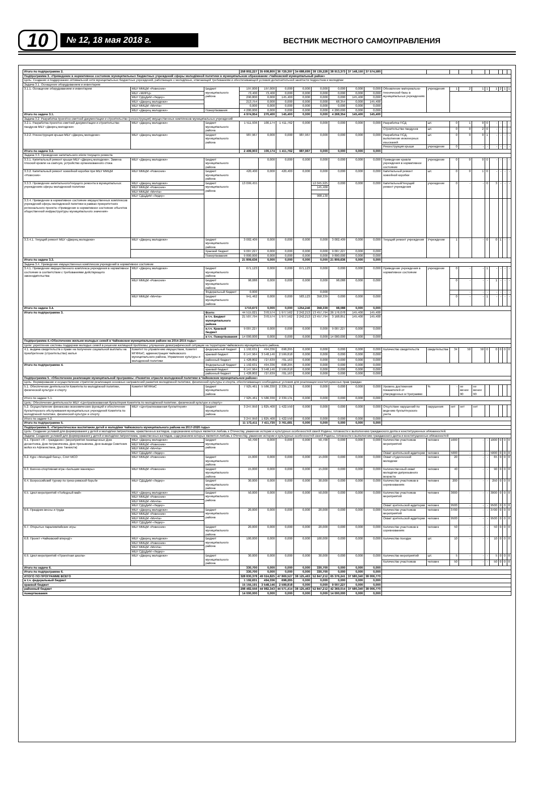10
№ 12, 18 мая 2018 г.
ВЕСТНИК МЕСТНОГО САМОУПРАВЛЕНИЯ
| Итого по подпрограмме 2. | | | 258 802,227 | 35 608,800 | 36 729,397 | 34 688,699 | 38 139,228 | 38 913,373 | 37 148,150 | 37 574,580 | | | | | | | | | | |
| Подпрограмма 3. «Приведение в нормативное состояние муниципальных бюджетных учреждений сферы молодёжной политики в муниципальном образовании «Чайковский муниципальный район» | | | | | | | | | | | | | | | | | | | | |
| Цель: Создание и поддержание оптимальной сети муниципальных бюджетных учреждений, работающих с молодёжью, отвечающей требованиям и обеспечивающей условия дополнительной занятости подростков и молодёжи | | | | | | | | | | | | | | | | | | | | |
| Задача 3.1. Оснащение оборудованием и инвентарем | | | | | | | | | | | | | | | | | | | | |
| 3.1.1. Оснащение оборудованием и инвентарем | МБУ ММЦМ «Ровесник» | Бюджет муниципального района | 197,000 | 197,000 | 0,000 | 0,000 | 0,000 | 0,000 | 0,000 | 0,000 | Обновление материально-технической базы в муниципальных учреждениях | учреждения | 1 | 2 | 1 | 1 | 1 | 2 | 1 | 1 |
| | МБУ «МИРЦ» | | 73,400 | 73,400 | 0,000 | 0,000 | 0,000 | 0,000 | 0,000 | 0,000 | | | | | | | | | | |
| | МБУ СДЦДиМ «Лидер» | | 290,800 | 0,000 | 145,400 | 0,000 | 0,000 | 0,000 | 145,400 | 0,000 | | | | | | | | | | |
| | МБУ «Дворец молодежи» | | 213,754 | 0,000 | 0,000 | 0,000 | 0,000 | 68,354 | 0,000 | 145,400 | | | | | | | | | | |
| | МБУ ММЦМ «Мечта» | | 0,000 | 0,000 | 0,000 | 0,000 | 0,000 | 0,000 | 0,000 | 0,000 | | | | | | | | | | |
| | МБУ «Дворец молодежи» | Пожертвования | 4 200,000 | 0,000 | 0,000 | 0,000 | 0,000 | 4 200,000 | 0,000 | 0,000 | | | | | | | | | | |
| Итого по задаче 3.1. | | | 4 974,954 | 270,400 | 145,400 | 0,000 | 0,000 | 4 268,354 | 145,400 | 145,400 | | | | | | | | | | |
| Задача 3.2. Разработка проектно-сметной документации и строительство (реконструкция) имущественных комплексов муниципальных учреждений | | | | | | | | | | | | | | | | | | | | |
| 3.2.1. Разработка проектно-сметной документации и строительство пандусов МБУ «Дворец молодежи» | МБУ «Дворец молодежи» | Бюджет муниципального района | 1 511,936 | 100,174 | 1 411,762 | 0,000 | 0,000 | 0,000 | 0,000 | 0,000 | Разработка ПСД | шт. | 0 | 1 | 0 | 0 | - | - | - | - |
| | | | | | | | | | | | Строительство пандусов | шт. | 0 | 0 | 2 | 0 | - | - | - | - |
| 3.2.2. Реконструкция крыши МБУ «Дворец молодежи» | МБУ «Дворец молодежи» | Бюджет муниципального района | 987,967 | 0,000 | 0,000 | 987,967 | 0,000 | 0,000 | 0,000 | 0,000 | Разработка ПСД, выполнение инженерных изысканий | шт. | 0 | 0 | 0 | 1 | - | - | - | - |
| | | | | | | | | | | | Реконструкция крыши | учреждение | 0 | - | - | - | - | - | - | - |
| Итого по задаче 3.2. | | | 2 499,903 | 100,174 | 1 411,762 | 987,967 | 0,000 | 0,000 | 0,000 | 0,000 | | | | | | | | | | |
| Задача 3.3. Проведение капитального и/или текущего ремонта | | | | | | | | | | | | | | | | | | | | |
| 3.3.1. Капитальный ремонт крыши МБУ «Дворец молодежи». Замена плоской кровли на скатную, устройство организованного стока | МБУ «Дворец молодежи» | Бюджет муниципального района | | 0,000 | 0,000 | 0,000 | 0,000 | 0,000 | 0,000 | 0,000 | Приведение кровли учреждения в нормативное состояние | учреждение | 0 | 0 | 0 | 0 | - | - | - | - |
| 3.3.2. Капитальный ремонт хоккейной коробки при МБУ ММЦМ «Ровесник» | МБУ ММЦМ «Ровесник» | Бюджет муниципального района | 420,400 | 0,000 | 420,400 | 0,000 | 0,000 | 0,000 | 0,000 | 0,000 | Капитальный ремонт хоккейной коробки | шт. | 0 | 0 | 1 | 0 | - | - | - | - |
| 3.3.3. Проведение капитального/текущего ремонта в муниципальных учреждениях сферы молодежной политики | МБУ «Дворец молодежи» | Бюджет муниципального района | 13 099,455 | | | | 12 045,925 | 0,000 | 0,000 | 0,000 | Капитальный/текущий ремонт учреждения | учреждение | 0 | - | - | 0 | 3 | - | - | - |
| | МБУ ММЦМ «Ровесник» | | | | | | 145,400 | | | | | | | | | | | | | |
| | МБУ ММЦМ «Мечта» | | | | | | | | | | | | | | | | | | | |
| | МБУ СДЦДиМ «Лидер» | | | | | | 908,130 | | | | | | | | | | | | | |
| 3.3.4. Приведение в нормативное состояние имущественных комплексов учреждений сферы молодежной политики в рамках приоритетного регионального проекта «Приведение в нормативное состояние объектов общественной инфраструктуры муниципального значения» | | | | | | | | | | | | | | | | | | | | |
| 3.3.4.1. Текущий ремонт МБУ «Дворец молодежи» | МБУ «Дворец молодежи» | Бюджет муниципального района | 3 002,409 | 0,000 | 0,000 | 0,000 | 0,000 | 3 002,409 | 0,000 | 0,000 | Текущий ремонт учреждения | Учреждение | 1 | - | - | 0 | 0 | 1 | - | - |
| | | Краевой бюджет | 9 007,227 | 0,000 | 0,000 | 0,000 | 0,000 | 9 007,227 | 0,000 | 0,000 | | | | | | | | | | |
| | | Пожертвования | 9 800,000 | 0,000 | 0,000 | 0,000 | 0,000 | 9 800,000 | 0,000 | 0,000 | | | | | | | | | | |
| Итого по задаче 3.3. | | | 21 809,636 | 0,000 | 0,000 | 0,000 | 0,000 | 21 809,636 | 0,000 | 0,000 | | | | | | | | | | |
| Задача 3.4. Приведение имущественных комплексов учреждений в нормативное состояние | | | | | | | | | | | | | | | | | | | | |
| 3.4.1. Приведение имущественного комплекса учреждения в нормативное состояние в соответствии с требованиями действующего законодательства | МБУ «Дворец молодежи» | Бюджет муниципального района | 671,123 | 0,000 | 0,000 | 671,123 | 0,000 | 0,000 | 0,000 | 0,000 | Приведение учреждения в нормативное состояние | учреждение | 0 | - | - | 1 | - | - | - | - |
| | МБУ ММЦМ «Ровесник» | Бюджет муниципального района | 98,088 | 0,000 | 0,000 | 0,000 | 0,000 | 98,088 | 0,000 | 0,000 | | | 0 | - | - | - | 1 | - | - | - |
| | | Федеральный бюджет | 0,000 | | | | 0,000 | | | | | | | - | - | - | - | - | - | - |
| | МБУ ММЦМ «Мечта» | Бюджет муниципального района | 941,462 | 0,000 | 0,000 | 583,123 | 358,339 | 0,000 | 0,000 | 0,000 | | | 0 | - | - | 1 | - | - | - | - |
| Итого по задаче 3.4. | | | 1710,673 | 0,000 | 0,000 | 1254,246 | 358,339 | 98,088 | 0,000 | 0,000 | | | | | | | | | | |
| Итого по подпрограмме 3. | | Всего: | 44 515,021 | 370,574 | 1 977,562 | 2 242,213 | 13 457,794 | 26 176,078 | 145,400 | 145,400 | | | | | | | | | | |
| | | в т.ч. Бюджет муниципального района | 21 507,794 | 370,574 | 1 977,562 | 2 242,213 | 13 457,794 | 3 168,851 | 145,400 | 145,400 | | | | | | | | | | |
| | | в.т.ч. Краевой бюджет | 9 007,227 | 0,000 | 0,000 | 0,000 | 0,000 | 9 007,227 | 0,000 | 0,000 | | | | | | | | | | |
| | | в т.ч. Пожертвования | 14 000,000 | 0,000 | 0,000 | 0,000 | 0,000 | 14 000,000 | 0,000 | 0,000 | | | | | | | | | | |
| Подпрограмма 4.«Обеспечение жильем молодых семей в Чайковском муниципальном районе на 2014-2015 годы» | | | | | | | | | | | | | | | | | | | | |
| Цели: укрепление системы поддержки молодых семей в решении жилищной проблемы; улучшение демографической ситуации на территории Чайковского муниципального района. | | | | | | | | | | | | | | | | | | | | |
| 4.1. выдача свидетельств о праве на получение социальной выплаты на приобретение (строительство) жилья | Комитет по управлению имуществом, Комитет МПФКиС, администрация Чайковского муниципального района, Управление культуры и молодежной политики | федеральный бюджет | 1 192,631 | 494,336 | 698,295 | 0,000 | 0,000 | 0,000 | 0,000 | 0,000 | Количество свидетельств | свидетельства | 34 | 50 | 50 | 0 | 0 | 0 | 0 | 0 |
| | | краевой бюджет | 6 147,964 | 3 548,146 | 2 599,818 | 0,000 | 0,000 | 0,000 | 0,000 | 0,000 | | | | | | | | | | |
| | | районный бюджет | 1 428,802 | 727,639 | 701,163 | 0,000 | 0,000 | 0,000 | 0,000 | 0,000 | | | | | | | | | | |
| Итого по подпрограмме 4. | | Федеральный бюджет | 1 192,631 | 494,336 | 698,295 | 0,000 | 0,000 | 0,000 | 0,000 | 0,000 | | | | | | | | | | |
| | | краевой бюджет | 6 147,964 | 3 548,146 | 2 599,818 | 0,000 | 0,000 | 0,000 | 0,000 | 0,000 | | | | | | | | | | |
| | | районный бюджет | 1 428,802 | 727,639 | 701,163 | 0,000 | 0,000 | 0,000 | 0,000 | 0,000 | | | | | | | | | | |
| Подпрограмма 5. «Обеспечение реализации муниципальной программы «Развитие отрасли молодежной политики в Чайковском муниципальном районе» | | | | | | | | | | | | | | | | | | | | |
| Цель: Формирование и осуществление стратегии реализации основных направлений развития молодёжной политики, физической культуры и спорта, обеспечивающих необходимые условия для реализации конституционных прав граждан | | | | | | | | | | | | | | | | | | | | |
| 5.1. Обеспечение деятельности Комитета по молодёжной политике, физической культуре и спорту | Комитет МПФКиС | Бюджет муниципального района | 7 925,461 | 5 586,330 | 2 339,131 | 0,000 | 0,000 | 0,000 | 0,000 | 0,000 | Уровень достижения показателей от утвержденных в Программе | % | - | не менее 90 | не менее 90 | | | | | |
| Итого по задаче 5.1. | | | 7 925,461 | 5 586,330 | 2 339,131 | 0,000 | 0,000 | 0,000 | 0,000 | 0,000 | | | | | | | | | | |
| Цель: Обеспечение деятельности МБУ «Централизованная бухгалтерия Комитета по молодёжной политике, физической культуре и спорту» | | | | | | | | | | | | | | | | | | | | |
| 5.2. Осуществление финансово-экономических функций и обеспечение бухгалтерского обслуживания муниципальных учреждений Комитета по молодёжной политике, физической культуре и спорту | МБУ «Централизованная бухгалтерия» | Бюджет муниципального района | 3 247,950 | 1 825,400 | 1 422,550 | 0,000 | 0,000 | 0,000 | 0,000 | 0,000 | Отсутствие нарушений по ведению бухгалтерского учета | нарушения | нет | нет | нет | | | | | |
| Итого по задаче 5.2. | | | 3 247,950 | 1 825,400 | 1 422,550 | 0,000 | 0,000 | 0,000 | 0,000 | 0,000 | | | | | | | | | | |
| Итого по подпрограмме 5. | | | 11 173,411 | 7 411,730 | 3 761,681 | 0,000 | 0,000 | 0,000 | 0,000 | 0,000 | | | | | | | | | | |
| Подпрограмма 6. «Патриотическое воспитание детей и молодёжи Чайковского муниципального района на 2017-2020 годы» | | | | | | | | | | | | | | | | | | | | |
| Цель: Создание условий для формирования у детей и молодёжи патриотизма, нравственных взглядов, содержанием которых является любовь к Отечеству, уважение истории и культурных особенностей своей Родины, готовности к выполнению гражданского долга и конституционных обязанностей. | | | | | | | | | | | | | | | | | | | | |
| Задача: Создание условий для формирования у детей и молодёжи патриотизма, нравственных взглядов, содержанием которых является любовь к Отечеству, уважение истории и культурных особенностей своей Родины, готовности к выполнению гражданского долга и конституционных обязанностей | | | | | | | | | | | | | | | | | | | | |
| 6.1. Проект «Я – гражданин» (мероприятия посвященные Дню десантника, Дню пограничника, Дню призывника, Дню вывода Советских войск из Афганистана, Дню Танкиста) | МБУ «Дворец молодежи» | Бюджет муниципального района | 50,700 | 0,000 | 0,000 | 0,000 | 50,700 | 0,000 | 0,000 | 0,000 | Количество участников мероприятий | человек | 1000 | - | - | - | 1000 | 0 | 0 | 0 |
| | МБУ ММЦМ «Ровесник» | | | | | | | | | | | | | | | | | | | |
| | МБУ ММЦМ «Мечта» | | | | | | | | | | | | | | | | | | | |
| | МБУ СДЦДиМ «Лидер» | | | | | | | | | | Охват зрительской аудитории | человек | 5000 | - | - | - | 5000 | 0 | 0 | 0 |
| 6.2. Курс «Молодой боец», Слет МСО | МБУ ММЦМ «Ровесник» | Бюджет муниципального района | 15,000 | 0,000 | 0,000 | 0,000 | 15,000 | 0,000 | 0,000 | 0,000 | Охват студенческой молодежи | человек | 20 | - | - | - | 65 | 0 | 0 | 0 |
| 6.3. Военно-спортивная игра «Большие маневры» | МБУ ММЦМ «Ровесник» | Бюджет муниципального района | 15,000 | 0,000 | 0,000 | 0,000 | 15,000 | 0,000 | 0,000 | 0,000 | Количественный охват молодёжи допризывного возраста | человек | 40 | - | - | - | 90 | 0 | 0 | 0 |
| 6.4. Всероссийский турнир по греко-римской борьбе | МБУ СДЦДиМ «Лидер» | Бюджет муниципального района | 30,000 | 0,000 | 0,000 | 0,000 | 30,000 | 0,000 | 0,000 | 0,000 | Количество участников в соревнованиях | человек | 200 | - | - | - | 250 | 0 | 0 | 0 |
| 6.5. Цикл мероприятий «Победный май» | МБУ «Дворец молодежи» | Бюджет муниципального района | 50,000 | 0,000 | 0,000 | 0,000 | 50,000 | 0,000 | 0,000 | 0,000 | Количество участников мероприятий | человек | 3000 | - | - | - | 3000 | 0 | 0 | 0 |
| | МБУ ММЦМ «Ровесник» | | | | | | | | | | | | | | | | | | | |
| | МБУ ММЦМ «Мечта» | | | | | | | | | | | | | | | | | | | |
| | МБУ СДЦДиМ «Лидер» | | | | | | | | | | Охват зрительской аудитории | человек | 9500 | - | - | - | 9500 | 0 | 0 | 0 |
| 6.6. Праздник весны и труда | МБУ «Дворец молодежи» | Бюджет муниципального района | 20,000 | 0,000 | 0,000 | 0,000 | 20,000 | 0,000 | 0,000 | 0,000 | Количество участников мероприятий | человек | 3700 | - | - | - | 3700 | 0 | 0 | 0 |
| | МБУ ММЦМ «Ровесник» | | | | | | | | | | | | | | | | | | | |
| | МБУ ММЦМ «Мечта» | | | | | | | | | | Охват зрительской аудитории | человек | 9500 | - | - | - | 9500 | 0 | 0 | 0 |
| | МБУ СДЦДиМ «Лидер» | | | | | | | | | | | | | | | | | | | |
| 6.7. Открытые паралимпийские игры | МБУ ММЦМ «Ровесник» | Бюджет муниципального района | 20,000 | 0,000 | 0,000 | 0,000 | 20,000 | 0,000 | 0,000 | 0,000 | Количество участников в соревнованиях | человек | 50 | - | - | - | 50 | 0 | 0 | 0 |
| 6.8. Проект «Чайковский вперед!» | МБУ «Дворец молодежи» | Бюджет муниципального района | 100,000 | 0,000 | 0,000 | 0,000 | 100,000 | 0,000 | 0,000 | 0,000 | Количество поездок | шт. | 10 | - | - | - | 10 | 0 | 0 | 0 |
| | МБУ ММЦМ «Ровесник» | | | | | | | | | | | | | | | | | | | |
| | МБУ ММЦМ «Мечта» | | | | | | | | | | | | | | | | | | | |
| | МБУ СДЦДиМ «Лидер» | | | | | | | | | | | | | | | | | | | |
| 6.9. Цикл мероприятий «Проектная школа» | МБУ «Дворец молодежи» | Бюджет муниципального района | 30,000 | 0,000 | 0,000 | 0,000 | 30,000 | 0,000 | 0,000 | 0,000 | Количество мероприятий | шт. | 5 | - | - | - | 5 | 0 | 0 | 0 |
| | | | | | | | | | | | Количество участников | человек | 50 | - | - | - | 50 | 0 | 0 | 0 |
| Итого по задаче 6. | | | 330,700 | 0,000 | 0,000 | 0,000 | 330,700 | 0,000 | 0,000 | 0,000 | | | | | | | | | | |
| Итого по подпрограмме 6. | | | 330,700 | 0,000 | 0,000 | 0,000 | 330,700 | 0,000 | 0,000 | 0,000 | | | | | | | | | | |
| ИТОГО ПО ПРОГРАММЕ ВСЕГО | | | 328 830,378 | 49 024,825 | 47 869,527 | 38 125,463 | 52 847,212 | 65 376,241 | 37 580,340 | 38 006,770 | | | | | | | | | | |
| в т.ч. федеральный бюджет | | | 1 192,631 | 494,336 | 698,295 | 0,000 | 0,000 | 0,000 | 0,000 | 0,000 | | | | | | | | | | |
| краевой бюджет | | | 15 155,191 | 3 548,146 | 2 599,818 | 0,000 | 0,000 | 9 007,227 | 0,000 | 0,000 | | | | | | | | | | |
| районный бюджет | | | 298 482,556 | 44 982,343 | 44 571,414 | 38 125,463 | 52 847,212 | 42 369,014 | 37 580,340 | 38 006,770 | | | | | | | | | | |
| пожертвования | | | 14 000,000 | 0,000 | 0,000 | 0,000 | 0,000 | 14 000,000 | 0,000 | 0,000 | | | | | | | | | | |